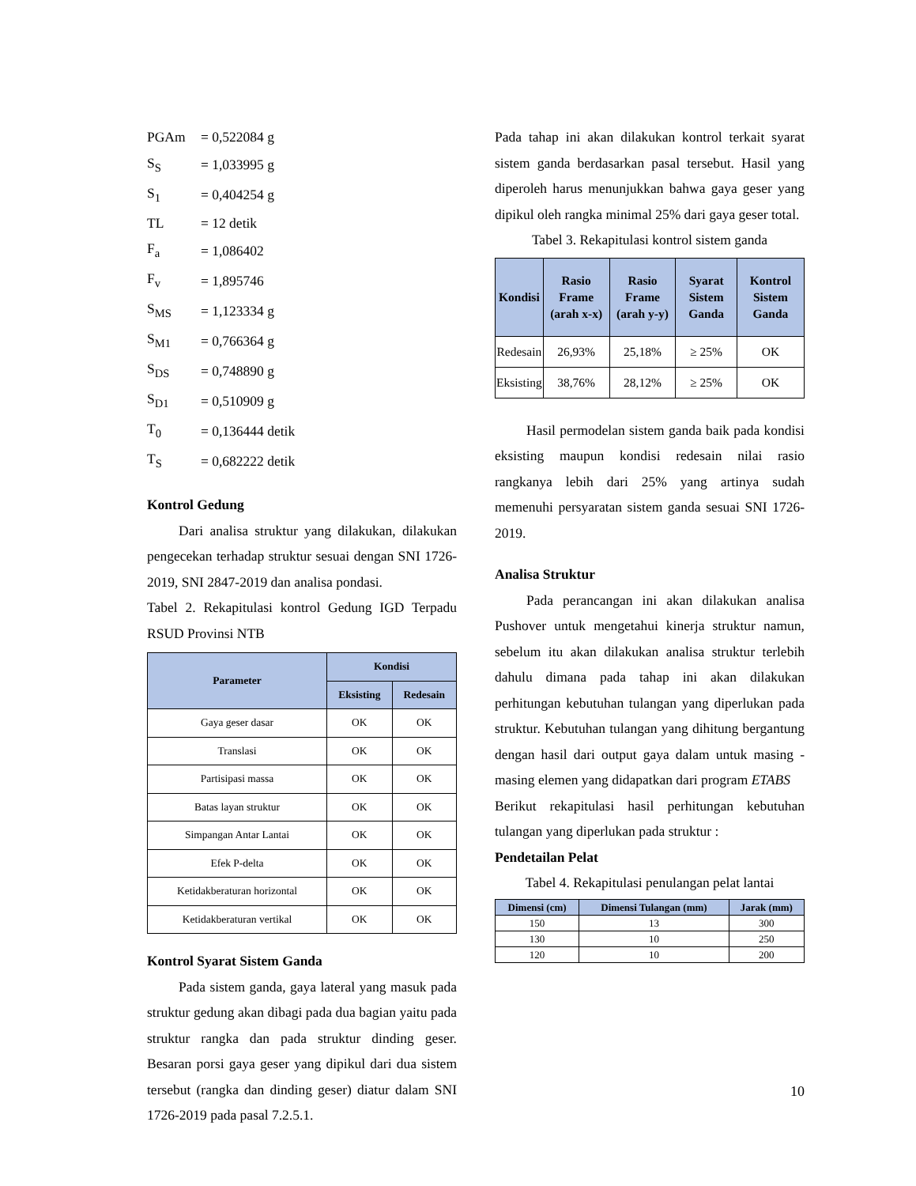| PGAm | = 0,522084 g |
| S<sub>S</sub> | = 1,033995 g |
| S<sub>1</sub> | = 0,404254 g |
| TL | = 12 detik |
| F<sub>a</sub> | = 1,086402 |
| F<sub>v</sub> | = 1,895746 |
| S<sub>MS</sub> | = 1,123334 g |
| S<sub>M1</sub> | = 0,766364 g |
| S<sub>DS</sub> | = 0,748890 g |
| S<sub>D1</sub> | = 0,510909 g |
| T<sub>0</sub> | = 0,136444 detik |
| T<sub>S</sub> | = 0,682222 detik |
Kontrol Gedung
Dari analisa struktur yang dilakukan, dilakukan pengecekan terhadap struktur sesuai dengan SNI 1726-2019, SNI 2847-2019 dan analisa pondasi.
Tabel 2. Rekapitulasi kontrol Gedung IGD Terpadu RSUD Provinsi NTB
| Parameter | Kondisi | |
| --- | --- | --- |
| | Eksisting | Redesain |
| Gaya geser dasar | OK | OK |
| Translasi | OK | OK |
| Partisipasi massa | OK | OK |
| Batas layan struktur | OK | OK |
| Simpangan Antar Lantai | OK | OK |
| Efek P-delta | OK | OK |
| Ketidakberaturan horizontal | OK | OK |
| Ketidakberaturan vertikal | OK | OK |
Kontrol Syarat Sistem Ganda
Pada sistem ganda, gaya lateral yang masuk pada struktur gedung akan dibagi pada dua bagian yaitu pada struktur rangka dan pada struktur dinding geser. Besaran porsi gaya geser yang dipikul dari dua sistem tersebut (rangka dan dinding geser) diatur dalam SNI 1726-2019 pada pasal 7.2.5.1.
Pada tahap ini akan dilakukan kontrol terkait syarat sistem ganda berdasarkan pasal tersebut. Hasil yang diperoleh harus menunjukkan bahwa gaya geser yang dipikul oleh rangka minimal 25% dari gaya geser total.
Tabel 3. Rekapitulasi kontrol sistem ganda
| Kondisi | Rasio Frame (arah x-x) | Rasio Frame (arah y-y) | Syarat Sistem Ganda | Kontrol Sistem Ganda |
| --- | --- | --- | --- | --- |
| Redesain | 26,93% | 25,18% | ≥ 25% | OK |
| Eksisting | 38,76% | 28,12% | ≥ 25% | OK |
Hasil permodelan sistem ganda baik pada kondisi eksisting maupun kondisi redesain nilai rasio rangkanya lebih dari 25% yang artinya sudah memenuhi persyaratan sistem ganda sesuai SNI 1726-2019.
Analisa Struktur
Pada perancangan ini akan dilakukan analisa Pushover untuk mengetahui kinerja struktur namun, sebelum itu akan dilakukan analisa struktur terlebih dahulu dimana pada tahap ini akan dilakukan perhitungan kebutuhan tulangan yang diperlukan pada struktur. Kebutuhan tulangan yang dihitung bergantung dengan hasil dari output gaya dalam untuk masing - masing elemen yang didapatkan dari program ETABS
Berikut rekapitulasi hasil perhitungan kebutuhan tulangan yang diperlukan pada struktur :
Pendetailan Pelat
Tabel 4. Rekapitulasi penulangan pelat lantai
| Dimensi (cm) | Dimensi Tulangan (mm) | Jarak (mm) |
| --- | --- | --- |
| 150 | 13 | 300 |
| 130 | 10 | 250 |
| 120 | 10 | 200 |
10